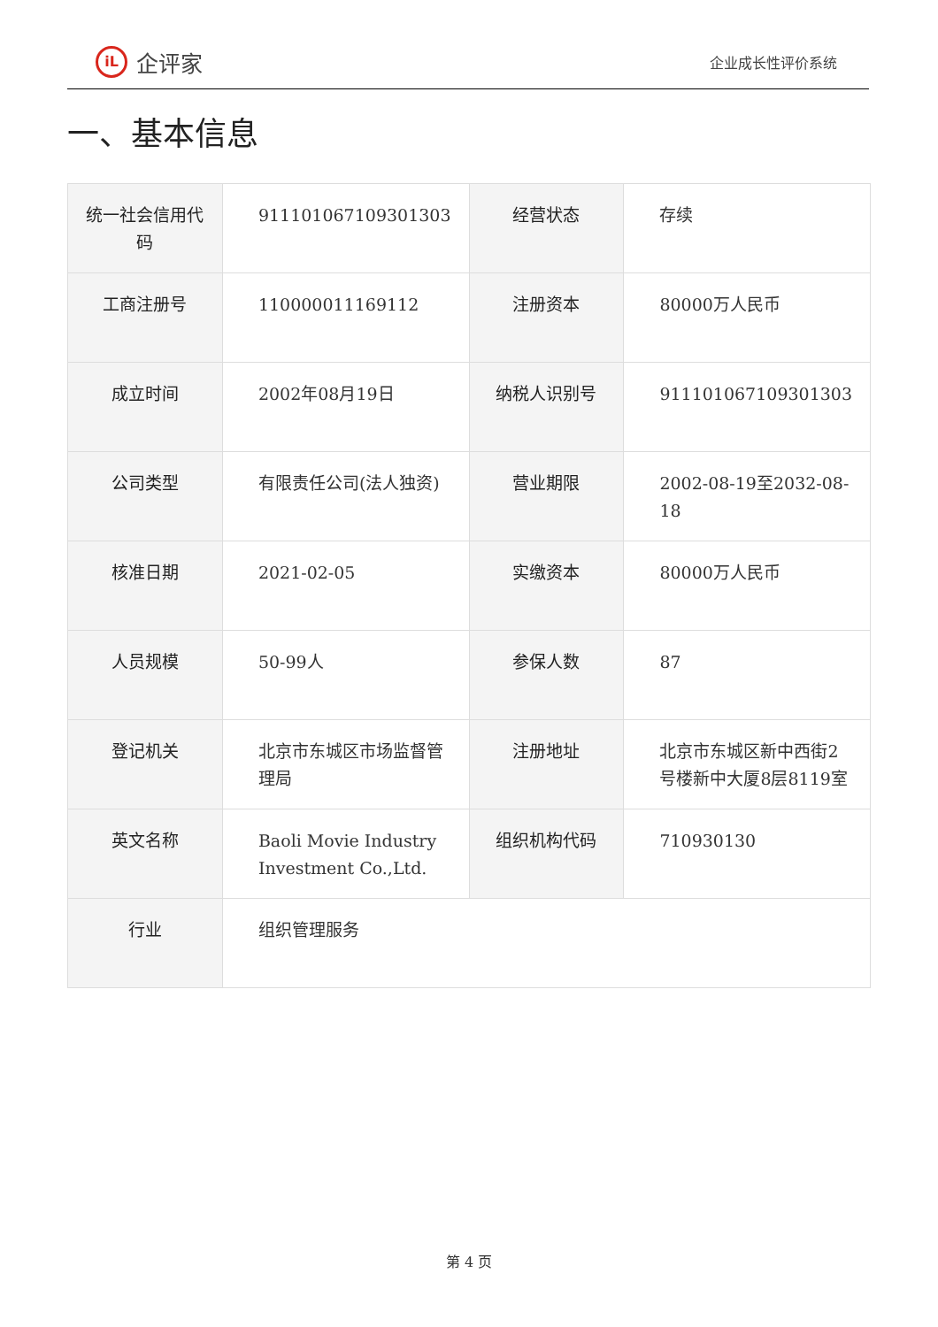iL
企评家
企业成长性评价系统
一、基本信息
| 统一社会信用代码 | 911101067109301303 | 经营状态 | 存续 |
| 工商注册号 | 110000011169112 | 注册资本 | 80000万人民币 |
| 成立时间 | 2002年08月19日 | 纳税人识别号 | 911101067109301303 |
| 公司类型 | 有限责任公司(法人独资) | 营业期限 | 2002-08-19至2032-08-18 |
| 核准日期 | 2021-02-05 | 实缴资本 | 80000万人民币 |
| 人员规模 | 50-99人 | 参保人数 | 87 |
| 登记机关 | 北京市东城区市场监督管理局 | 注册地址 | 北京市东城区新中西街2号楼新中大厦8层8119室 |
| 英文名称 | Baoli Movie Industry Investment Co.,Ltd. | 组织机构代码 | 710930130 |
| 行业 | 组织管理服务 | | |
第 4 页